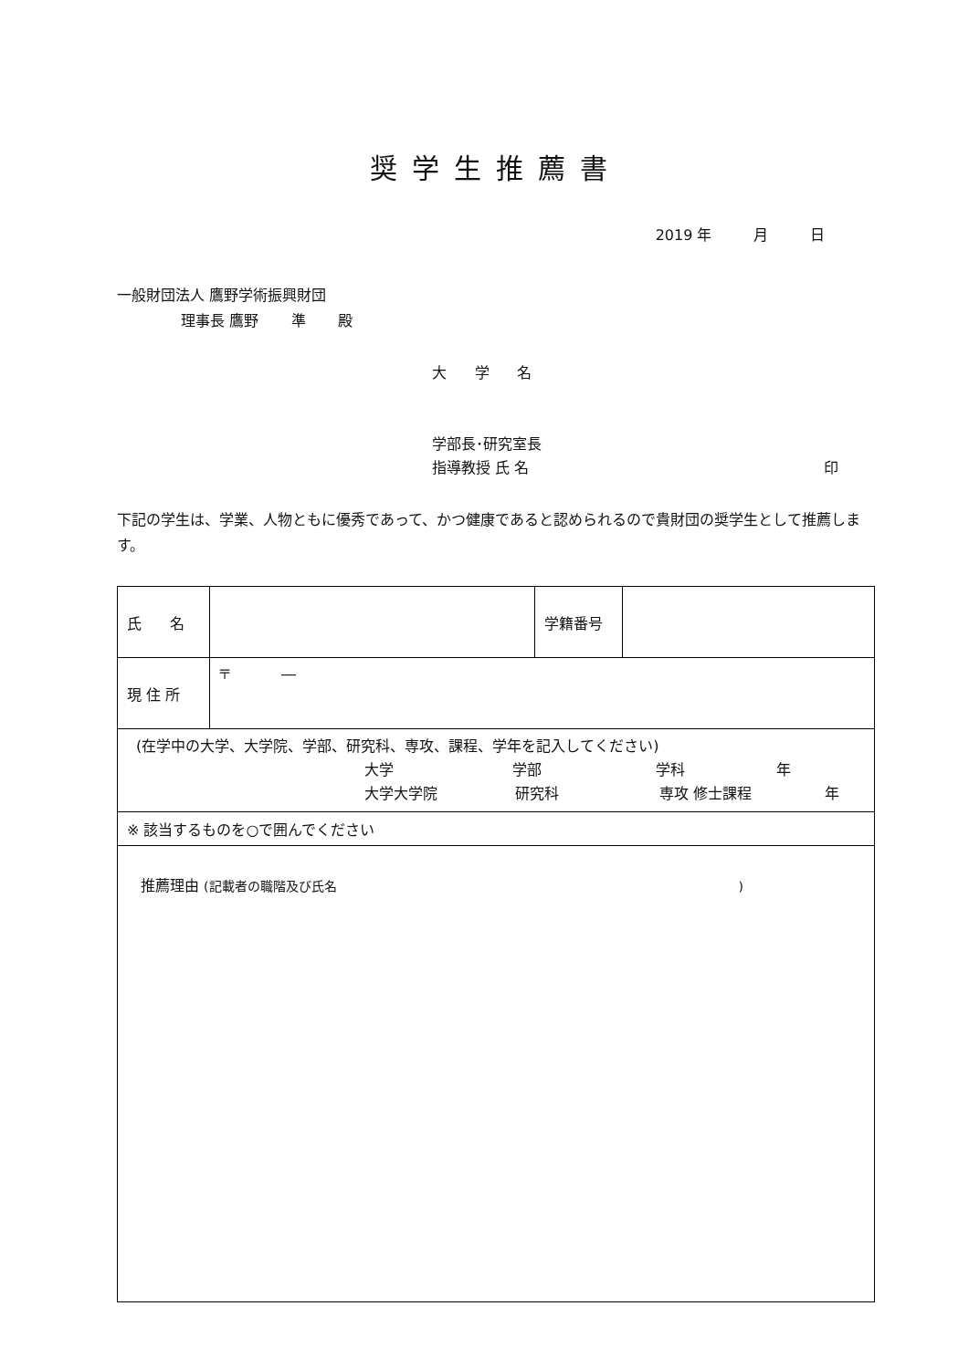奨学生推薦書
2019 年 月 日
一般財団法人 鷹野学術振興財団
理事長 鷹野 準 殿
大 学 名
学部長･研究室長
指導教授 氏 名 印
下記の学生は、学業、人物ともに優秀であって、かつ健康であると認められるので貴財団の奨学生として推薦します。
| 氏 名 | | 学籍番号 | |
| 現 住 所 | 〒 ― | | |
| (在学中の大学、大学院、学部、研究科、専攻、課程、学年を記入してください) 大学 学部 学科 年 大学大学院 研究科 専攻 修士課程 年 | | | |
| ※ 該当するものを○で囲んでください | | | |
| 推薦理由 (記載者の職階及び氏名 ) | | | |